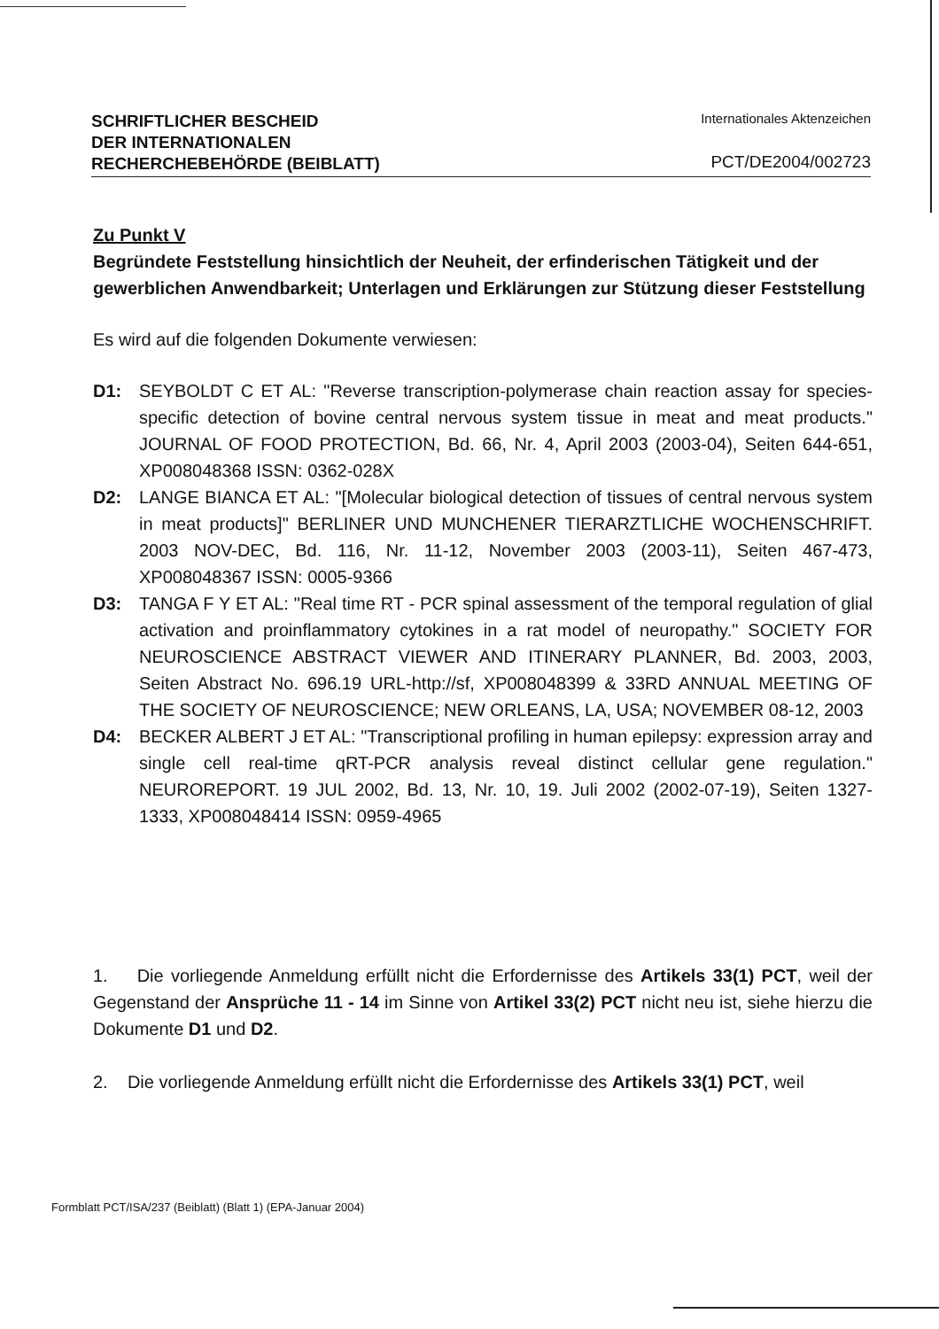SCHRIFTLICHER BESCHEID
DER INTERNATIONALEN
RECHERCHEBEHÖRDE (BEIBLATT)
Internationales Aktenzeichen
PCT/DE2004/002723
Zu Punkt V
Begründete Feststellung hinsichtlich der Neuheit, der erfinderischen Tätigkeit und der gewerblichen Anwendbarkeit; Unterlagen und Erklärungen zur Stützung dieser Feststellung
Es wird auf die folgenden Dokumente verwiesen:
D1: SEYBOLDT C ET AL: "Reverse transcription-polymerase chain reaction assay for species-specific detection of bovine central nervous system tissue in meat and meat products." JOURNAL OF FOOD PROTECTION, Bd. 66, Nr. 4, April 2003 (2003-04), Seiten 644-651, XP008048368 ISSN: 0362-028X
D2: LANGE BIANCA ET AL: "[Molecular biological detection of tissues of central nervous system in meat products]" BERLINER UND MUNCHENER TIERARZTLICHE WOCHENSCHRIFT. 2003 NOV-DEC, Bd. 116, Nr. 11-12, November 2003 (2003-11), Seiten 467-473, XP008048367 ISSN: 0005-9366
D3: TANGA F Y ET AL: "Real time RT - PCR spinal assessment of the temporal regulation of glial activation and proinflammatory cytokines in a rat model of neuropathy." SOCIETY FOR NEUROSCIENCE ABSTRACT VIEWER AND ITINERARY PLANNER, Bd. 2003, 2003, Seiten Abstract No. 696.19 URL-http://sf, XP008048399 & 33RD ANNUAL MEETING OF THE SOCIETY OF NEUROSCIENCE; NEW ORLEANS, LA, USA; NOVEMBER 08-12, 2003
D4: BECKER ALBERT J ET AL: "Transcriptional profiling in human epilepsy: expression array and single cell real-time qRT-PCR analysis reveal distinct cellular gene regulation." NEUROREPORT. 19 JUL 2002, Bd. 13, Nr. 10, 19. Juli 2002 (2002-07-19), Seiten 1327-1333, XP008048414 ISSN: 0959-4965
1. Die vorliegende Anmeldung erfüllt nicht die Erfordernisse des Artikels 33(1) PCT, weil der Gegenstand der Ansprüche 11 - 14 im Sinne von Artikel 33(2) PCT nicht neu ist, siehe hierzu die Dokumente D1 und D2.
2. Die vorliegende Anmeldung erfüllt nicht die Erfordernisse des Artikels 33(1) PCT, weil
Formblatt PCT/ISA/237 (Beiblatt) (Blatt 1) (EPA-Januar 2004)